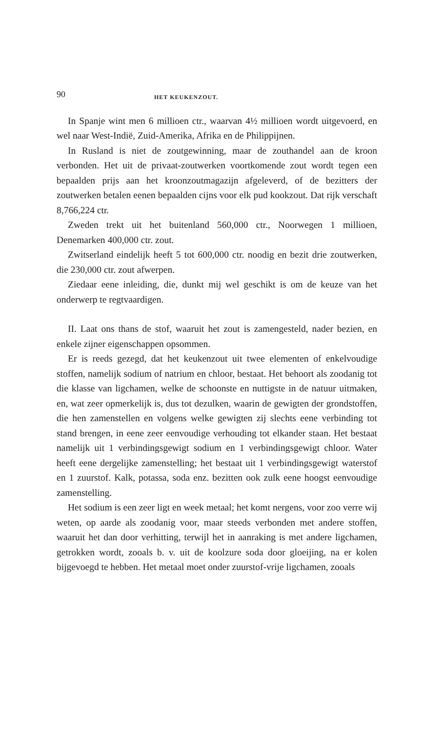90 HET KEUKENZOUT.
In Spanje wint men 6 millioen ctr., waarvan 4½ millioen wordt uitgevoerd, en wel naar West-Indië, Zuid-Amerika, Afrika en de Philippijnen.
In Rusland is niet de zoutgewinning, maar de zouthandel aan de kroon verbonden. Het uit de privaat-zoutwerken voortkomende zout wordt tegen een bepaalden prijs aan het kroonzoutmagazijn afgeleverd, of de bezitters der zoutwerken betalen eenen bepaalden cijns voor elk pud kookzout. Dat rijk verschaft 8,766,224 ctr.
Zweden trekt uit het buitenland 560,000 ctr., Noorwegen 1 millioen, Denemarken 400,000 ctr. zout.
Zwitserland eindelijk heeft 5 tot 600,000 ctr. noodig en bezit drie zoutwerken, die 230,000 ctr. zout afwerpen.
Ziedaar eene inleiding, die, dunkt mij wel geschikt is om de keuze van het onderwerp te regtvaardigen.
II. Laat ons thans de stof, waaruit het zout is zamengesteld, nader bezien, en enkele zijner eigenschappen opsommen.
Er is reeds gezegd, dat het keukenzout uit twee elementen of enkelvoudige stoffen, namelijk sodium of natrium en chloor, bestaat. Het behoort als zoodanig tot die klasse van ligchamen, welke de schoonste en nuttigste in de natuur uitmaken, en, wat zeer opmerkelijk is, dus tot dezulken, waarin de gewigten der grondstoffen, die hen zamenstellen en volgens welke gewigten zij slechts eene verbinding tot stand brengen, in eene zeer eenvoudige verhouding tot elkander staan. Het bestaat namelijk uit 1 verbindingsgewigt sodium en 1 verbindingsgewigt chloor. Water heeft eene dergelijke zamenstelling; het bestaat uit 1 verbindingsgewigt waterstof en 1 zuurstof. Kalk, potassa, soda enz. bezitten ook zulk eene hoogst eenvoudige zamenstelling.
Het sodium is een zeer ligt en week metaal; het komt nergens, voor zoo verre wij weten, op aarde als zoodanig voor, maar steeds verbonden met andere stoffen, waaruit het dan door verhitting, terwijl het in aanraking is met andere ligchamen, getrokken wordt, zooals b. v. uit de koolzure soda door gloeijing, na er kolen bijgevoegd te hebben. Het metaal moet onder zuurstof-vrije ligchamen, zooals